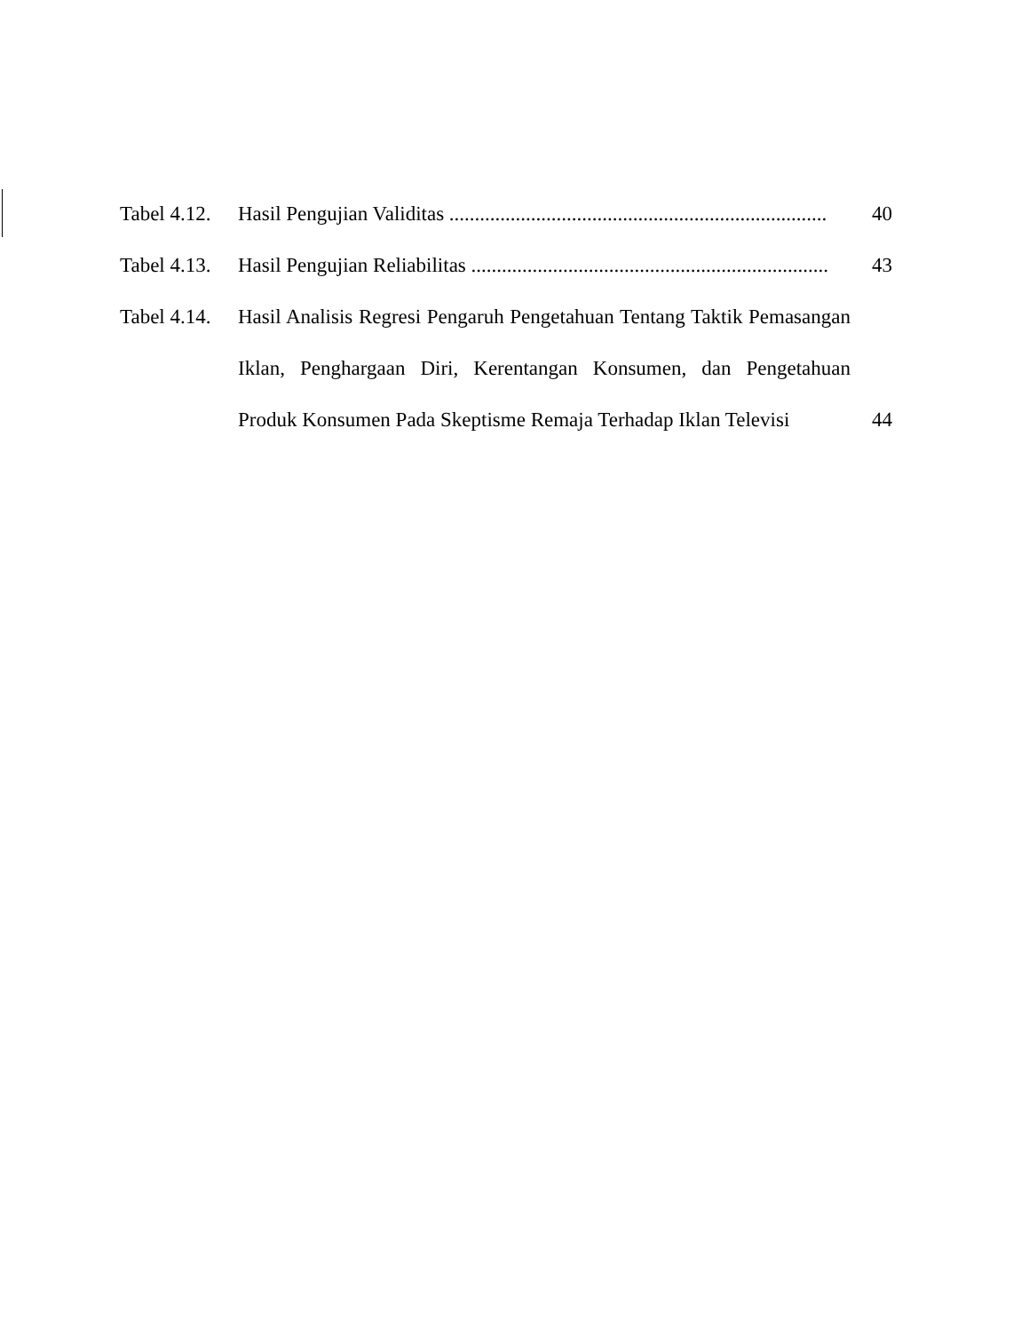Tabel 4.12.
Hasil Pengujian Validitas .......................................................................... 40
Tabel 4.13.
Hasil Pengujian Reliabilitas ...................................................................... 43
Tabel 4.14.
Hasil Analisis Regresi Pengaruh Pengetahuan Tentang Taktik Pemasangan Iklan, Penghargaan Diri, Kerentangan Konsumen, dan Pengetahuan Produk Konsumen Pada Skeptisme Remaja Terhadap Iklan Televisi
44